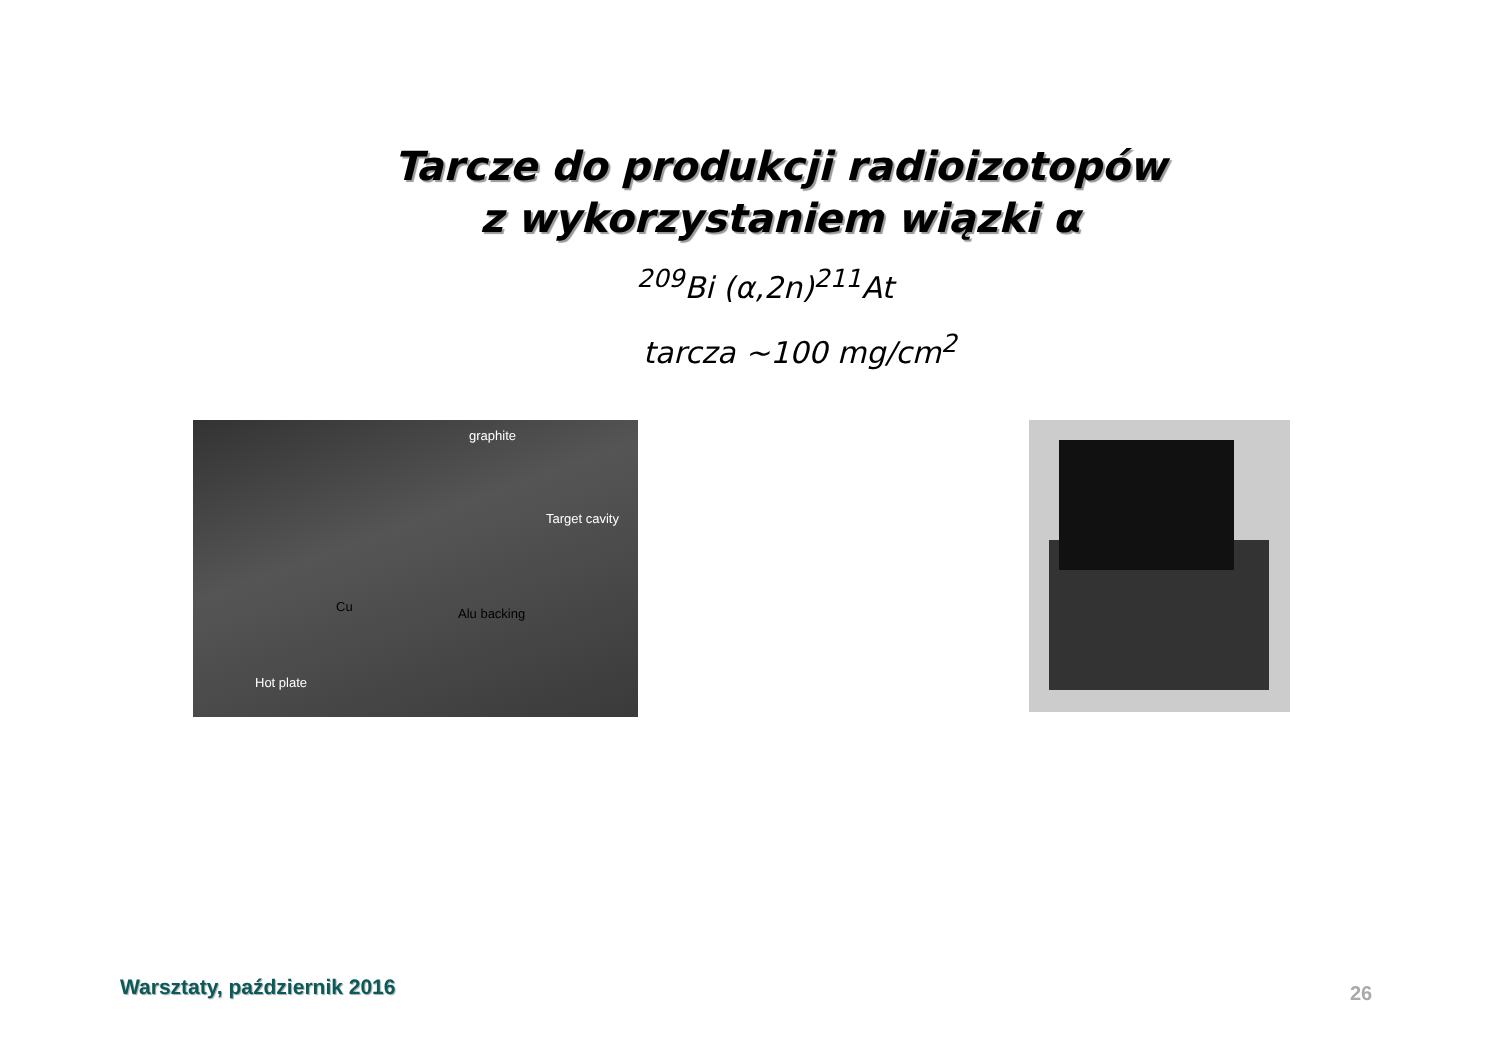Tarcze do produkcji radioizotopów
z wykorzystaniem wiązki α
<sup>209</sup>Bi (α,2n)<sup>211</sup>At
tarcza ~100 mg/cm<sup>2</sup>
graphite
Target cavity
Cu Alu backing
Hot plate
Warsztaty, październik 2016 26